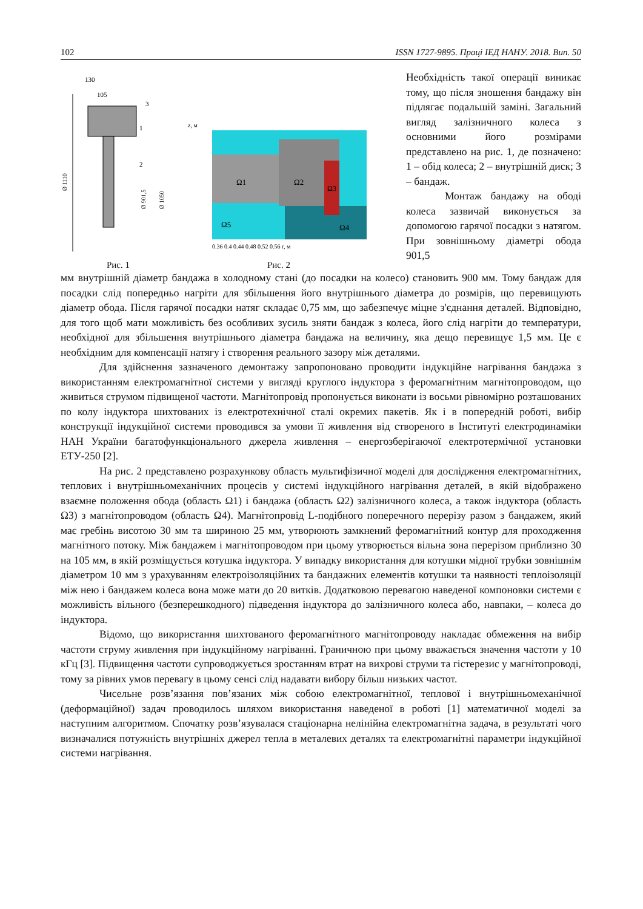102 ISSN 1727-9895. Праці ІЕД НАНУ. 2018. Вип. 50
130
105
3
1
2
Ø 1110
Ø 901,5
Ø 1050
Рис. 1
z, м
Ω1
Ω2
Ω3
Ω4
Ω5
0.36 0.4 0.44 0.48 0.52 0.56 r, м
Рис. 2
Необхідність такої операції виникає тому, що після зношення бандажу він підлягає подальшій заміні. Загальний вигляд залізничного колеса з основними його розмірами представлено на рис. 1, де позначено: 1 – обід колеса; 2 – внутрішній диск; 3 – бандаж.
Монтаж бандажу на ободі колеса зазвичай виконується за допомогою гарячої посадки з натягом. При зовнішньому діаметрі обода 901,5
мм внутрішній діаметр бандажа в холодному стані (до посадки на колесо) становить 900 мм. Тому бандаж для посадки слід попередньо нагріти для збільшення його внутрішнього діаметра до розмірів, що перевищують діаметр обода. Після гарячої посадки натяг складає 0,75 мм, що забезпечує міцне з'єднання деталей. Відповідно, для того щоб мати можливість без особливих зусиль зняти бандаж з колеса, його слід нагріти до температури, необхідної для збільшення внутрішнього діаметра бандажа на величину, яка дещо перевищує 1,5 мм. Це є необхідним для компенсації натягу і створення реального зазору між деталями.
Для здійснення зазначеного демонтажу запропоновано проводити індукційне нагрівання бандажа з використанням електромагнітної системи у вигляді круглого індуктора з феромагнітним магнітопроводом, що живиться струмом підвищеної частоти. Магнітопровід пропонується виконати із восьми рівномірно розташованих по колу індуктора шихтованих із електротехнічної сталі окремих пакетів. Як і в попередній роботі, вибір конструкції індукційної системи проводився за умови її живлення від створеного в Інституті електродинаміки НАН України багатофункціонального джерела живлення – енергозберігаючої електротермічної установки ЕТУ-250 [2].
На рис. 2 представлено розрахункову область мультифізичної моделі для дослідження електромагнітних, теплових і внутрішньомеханічних процесів у системі індукційного нагрівання деталей, в якій відображено взаємне положення обода (область Ω1) і бандажа (область Ω2) залізничного колеса, а також індуктора (область Ω3) з магнітопроводом (область Ω4). Магнітопровід L-подібного поперечного перерізу разом з бандажем, який має гребінь висотою 30 мм та шириною 25 мм, утворюють замкнений феромагнітний контур для проходження магнітного потоку. Між бандажем і магнітопроводом при цьому утворюється вільна зона перерізом приблизно 30 на 105 мм, в якій розміщується котушка індуктора. У випадку використання для котушки мідної трубки зовнішнім діаметром 10 мм з урахуванням електроізоляційних та бандажних елементів котушки та наявності теплоізоляції між нею і бандажем колеса вона може мати до 20 витків. Додатковою перевагою наведеної компоновки системи є можливість вільного (безперешкодного) підведення індуктора до залізничного колеса або, навпаки, – колеса до індуктора.
Відомо, що використання шихтованого феромагнітного магнітопроводу накладає обмеження на вибір частоти струму живлення при індукційному нагріванні. Граничною при цьому вважається значення частоти у 10 кГц [3]. Підвищення частоти супроводжується зростанням втрат на вихрові струми та гістерезис у магнітопроводі, тому за рівних умов перевагу в цьому сенсі слід надавати вибору більш низьких частот.
Чисельне розв’язання пов’язаних між собою електромагнітної, теплової і внутрішньомеханічної (деформаційної) задач проводилось шляхом використання наведеної в роботі [1] математичної моделі за наступним алгоритмом. Спочатку розв’язувалася стаціонарна нелінійна електромагнітна задача, в результаті чого визначалися потужність внутрішніх джерел тепла в металевих деталях та електромагнітні параметри індукційної системи нагрівання.